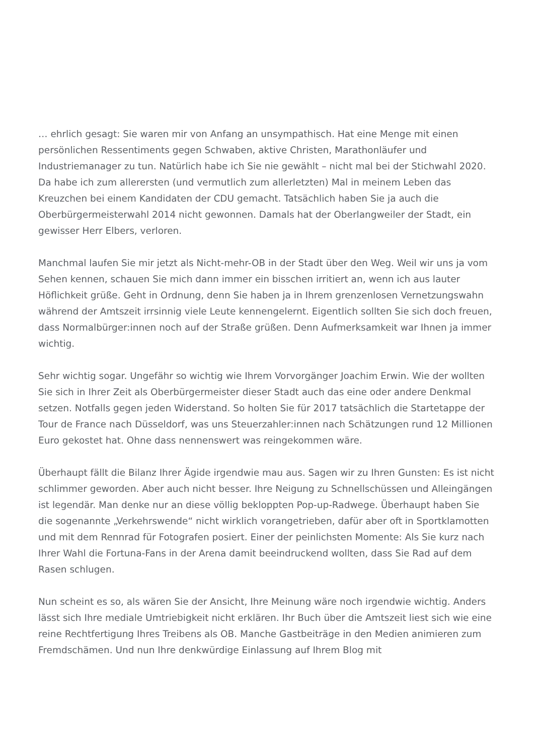… ehrlich gesagt: Sie waren mir von Anfang an unsympathisch. Hat eine Menge mit einen persönlichen Ressentiments gegen Schwaben, aktive Christen, Marathonläufer und Industriemanager zu tun. Natürlich habe ich Sie nie gewählt – nicht mal bei der Stichwahl 2020. Da habe ich zum allerersten (und vermutlich zum allerletzten) Mal in meinem Leben das Kreuzchen bei einem Kandidaten der CDU gemacht. Tatsächlich haben Sie ja auch die Oberbürgermeisterwahl 2014 nicht gewonnen. Damals hat der Oberlangweiler der Stadt, ein gewisser Herr Elbers, verloren.
Manchmal laufen Sie mir jetzt als Nicht-mehr-OB in der Stadt über den Weg. Weil wir uns ja vom Sehen kennen, schauen Sie mich dann immer ein bisschen irritiert an, wenn ich aus lauter Höflichkeit grüße. Geht in Ordnung, denn Sie haben ja in Ihrem grenzenlosen Vernetzungswahn während der Amtszeit irrsinnig viele Leute kennengelernt. Eigentlich sollten Sie sich doch freuen, dass Normalbürger:innen noch auf der Straße grüßen. Denn Aufmerksamkeit war Ihnen ja immer wichtig.
Sehr wichtig sogar. Ungefähr so wichtig wie Ihrem Vorvorgänger Joachim Erwin. Wie der wollten Sie sich in Ihrer Zeit als Oberbürgermeister dieser Stadt auch das eine oder andere Denkmal setzen. Notfalls gegen jeden Widerstand. So holten Sie für 2017 tatsächlich die Startetappe der Tour de France nach Düsseldorf, was uns Steuerzahler:innen nach Schätzungen rund 12 Millionen Euro gekostet hat. Ohne dass nennenswert was reingekommen wäre.
Überhaupt fällt die Bilanz Ihrer Ägide irgendwie mau aus. Sagen wir zu Ihren Gunsten: Es ist nicht schlimmer geworden. Aber auch nicht besser. Ihre Neigung zu Schnellschüssen und Alleingängen ist legendär. Man denke nur an diese völlig bekloppten Pop-up-Radwege. Überhaupt haben Sie die sogenannte „Verkehrswende“ nicht wirklich vorangetrieben, dafür aber oft in Sportklamotten und mit dem Rennrad für Fotografen posiert. Einer der peinlichsten Momente: Als Sie kurz nach Ihrer Wahl die Fortuna-Fans in der Arena damit beeindruckend wollten, dass Sie Rad auf dem Rasen schlugen.
Nun scheint es so, als wären Sie der Ansicht, Ihre Meinung wäre noch irgendwie wichtig. Anders lässt sich Ihre mediale Umtriebigkeit nicht erklären. Ihr Buch über die Amtszeit liest sich wie eine reine Rechtfertigung Ihres Treibens als OB. Manche Gastbeiträge in den Medien animieren zum Fremdschämen. Und nun Ihre denkwürdige Einlassung auf Ihrem Blog mit